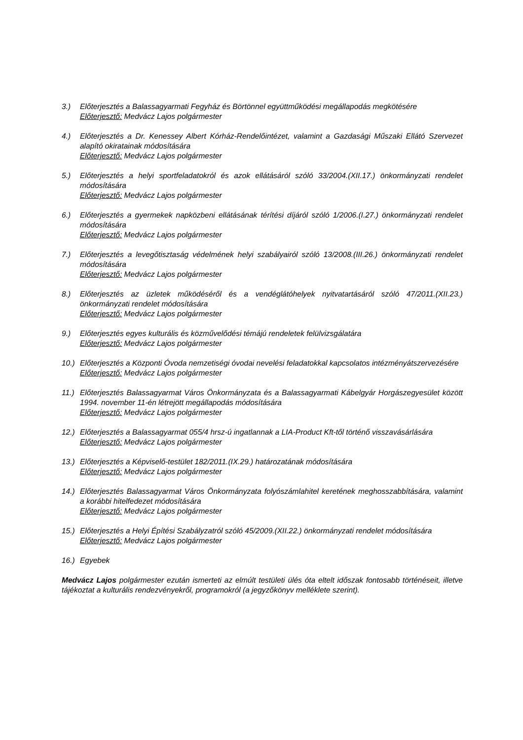3.) Előterjesztés a Balassagyarmati Fegyház és Börtönnel együttműködési megállapodás megkötésére
Előterjesztő: Medvácz Lajos polgármester
4.) Előterjesztés a Dr. Kenessey Albert Kórház-Rendelőintézet, valamint a Gazdasági Műszaki Ellátó Szervezet alapító okiratainak módosítására
Előterjesztő: Medvácz Lajos polgármester
5.) Előterjesztés a helyi sportfeladatokról és azok ellátásáról szóló 33/2004.(XII.17.) önkormányzati rendelet módosítására
Előterjesztő: Medvácz Lajos polgármester
6.) Előterjesztés a gyermekek napközbeni ellátásának térítési díjáról szóló 1/2006.(I.27.) önkormányzati rendelet módosítására
Előterjesztő: Medvácz Lajos polgármester
7.) Előterjesztés a levegőtisztaság védelmének helyi szabályairól szóló 13/2008.(III.26.) önkormányzati rendelet módosítására
Előterjesztő: Medvácz Lajos polgármester
8.) Előterjesztés az üzletek működéséről és a vendéglátóhelyek nyitvatartásáról szóló 47/2011.(XII.23.) önkormányzati rendelet módosítására
Előterjesztő: Medvácz Lajos polgármester
9.) Előterjesztés egyes kulturális és közművelődési témájú rendeletek felülvizsgálatára
Előterjesztő: Medvácz Lajos polgármester
10.)
Előterjesztés a Központi Óvoda nemzetiségi óvodai nevelési feladatokkal kapcsolatos intézményátszervezésére
Előterjesztő: Medvácz Lajos polgármester
11.)
Előterjesztés Balassagyarmat Város Önkormányzata és a Balassagyarmati Kábelgyár Horgászegyesület között 1994. november 11-én létrejött megállapodás módosítására
Előterjesztő: Medvácz Lajos polgármester
12.)
Előterjesztés a Balassagyarmat 055/4 hrsz-ú ingatlannak a LIA-Product Kft-től történő visszavásárlására
Előterjesztő: Medvácz Lajos polgármester
13.)
Előterjesztés a Képviselő-testület 182/2011.(IX.29.) határozatának módosítására
Előterjesztő: Medvácz Lajos polgármester
14.)
Előterjesztés Balassagyarmat Város Önkormányzata folyószámlahitel keretének meghosszabbítására, valamint a korábbi hitelfedezet módosítására
Előterjesztő: Medvácz Lajos polgármester
15.)
Előterjesztés a Helyi Építési Szabályzatról szóló 45/2009.(XII.22.) önkormányzati rendelet módosítására
Előterjesztő: Medvácz Lajos polgármester
16.)
Egyebek
Medvácz Lajos polgármester ezután ismerteti az elmúlt testületi ülés óta eltelt időszak fontosabb történéseit, illetve tájékoztat a kulturális rendezvényekről, programokról (a jegyzőkönyv melléklete szerint).